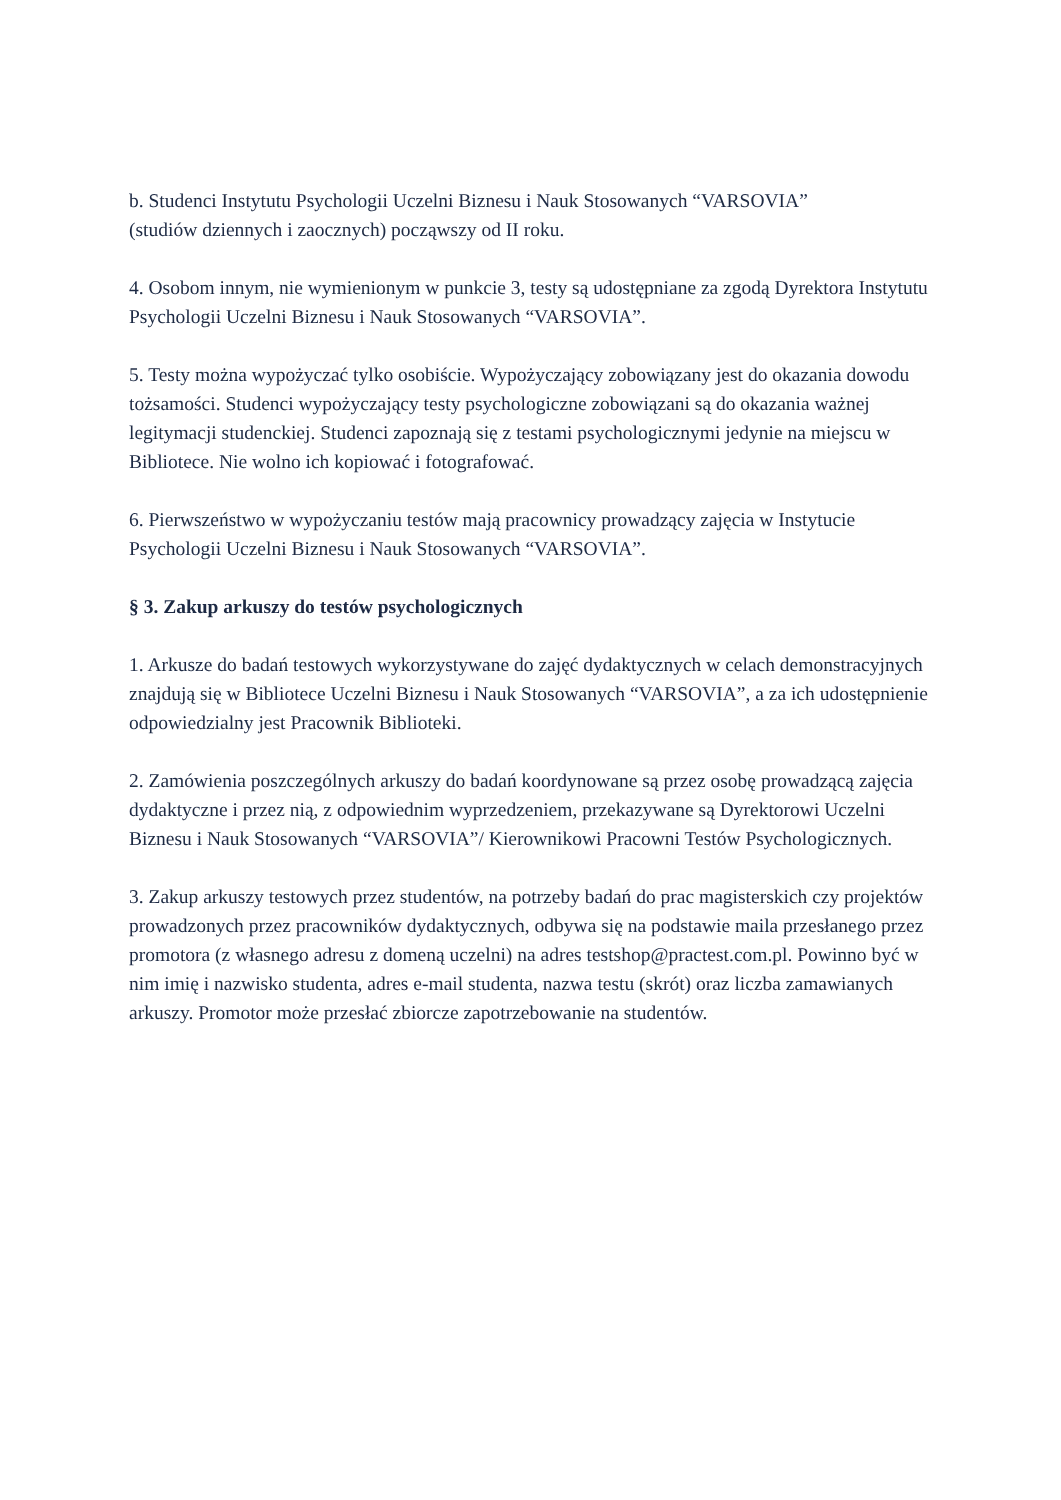b. Studenci Instytutu Psychologii Uczelni Biznesu i Nauk Stosowanych “VARSOVIA”
(studiów dziennych i zaocznych) począwszy od II roku.
4. Osobom innym, nie wymienionym w punkcie 3, testy są udostępniane za zgodą Dyrektora Instytutu Psychologii Uczelni Biznesu i Nauk Stosowanych “VARSOVIA”.
5. Testy można wypożyczać tylko osobiście. Wypożyczający zobowiązany jest do okazania dowodu tożsamości. Studenci wypożyczający testy psychologiczne zobowiązani są do okazania ważnej legitymacji studenckiej. Studenci zapoznają się z testami psychologicznymi jedynie na miejscu w Bibliotece. Nie wolno ich kopiować i fotografować.
6. Pierwszeństwo w wypożyczaniu testów mają pracownicy prowadzący zajęcia w Instytucie Psychologii Uczelni Biznesu i Nauk Stosowanych “VARSOVIA”.
§ 3. Zakup arkuszy do testów psychologicznych
1. Arkusze do badań testowych wykorzystywane do zajęć dydaktycznych w celach demonstracyjnych znajdują się w Bibliotece Uczelni Biznesu i Nauk Stosowanych “VARSOVIA”, a za ich udostępnienie odpowiedzialny jest Pracownik Biblioteki.
2. Zamówienia poszczególnych arkuszy do badań koordynowane są przez osobę prowadzącą zajęcia dydaktyczne i przez nią, z odpowiednim wyprzedzeniem, przekazywane są Dyrektorowi Uczelni Biznesu i Nauk Stosowanych “VARSOVIA”/ Kierownikowi Pracowni Testów Psychologicznych.
3. Zakup arkuszy testowych przez studentów, na potrzeby badań do prac magisterskich czy projektów prowadzonych przez pracowników dydaktycznych, odbywa się na podstawie maila przesłanego przez promotora (z własnego adresu z domeną uczelni) na adres testshop@practest.com.pl. Powinno być w nim imię i nazwisko studenta, adres e-mail studenta, nazwa testu (skrót) oraz liczba zamawianych arkuszy. Promotor może przesłać zbiorcze zapotrzebowanie na studentów.